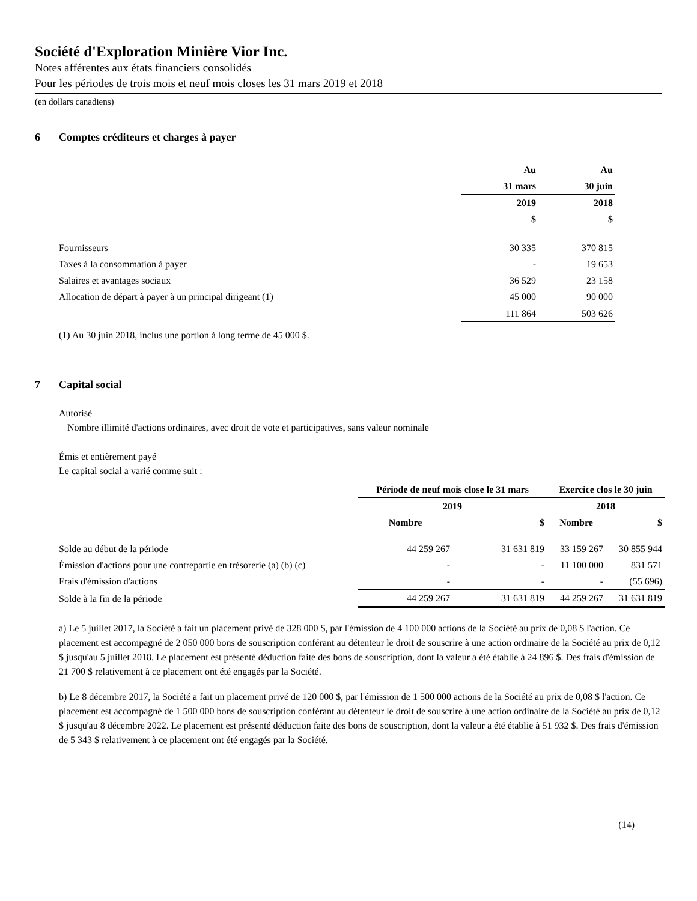Société d'Exploration Minière Vior Inc.
Notes afférentes aux états financiers consolidés
Pour les périodes de trois mois et neuf mois closes les 31 mars 2019 et 2018
(en dollars canadiens)
6 Comptes créditeurs et charges à payer
| | Au | Au |
| | 31 mars | 30 juin |
| | 2019 | 2018 |
| | $ | $ |
| Fournisseurs | 30 335 | 370 815 |
| Taxes à la consommation à payer | - | 19 653 |
| Salaires et avantages sociaux | 36 529 | 23 158 |
| Allocation de départ à payer à un principal dirigeant (1) | 45 000 | 90 000 |
| | 111 864 | 503 626 |
(1) Au 30 juin 2018, inclus une portion à long terme de 45 000 $.
7 Capital social
Autorisé
Nombre illimité d'actions ordinaires, avec droit de vote et participatives, sans valeur nominale
Émis et entièrement payé
Le capital social a varié comme suit :
| | Période de neuf mois close le 31 mars | | Exercice clos le 30 juin | |
| | 2019 | | 2018 | |
| | Nombre | $ | Nombre | $ |
| Solde au début de la période | 44 259 267 | 31 631 819 | 33 159 267 | 30 855 944 |
| Émission d'actions pour une contrepartie en trésorerie (a) (b) (c) | - | - | 11 100 000 | 831 571 |
| Frais d'émission d'actions | - | - | - | (55 696) |
| Solde à la fin de la période | 44 259 267 | 31 631 819 | 44 259 267 | 31 631 819 |
a) Le 5 juillet 2017, la Société a fait un placement privé de 328 000 $, par l'émission de 4 100 000 actions de la Société au prix de 0,08 $ l'action. Ce placement est accompagné de 2 050 000 bons de souscription conférant au détenteur le droit de souscrire à une action ordinaire de la Société au prix de 0,12 $ jusqu'au 5 juillet 2018. Le placement est présenté déduction faite des bons de souscription, dont la valeur a été établie à 24 896 $. Des frais d'émission de 21 700 $ relativement à ce placement ont été engagés par la Société.
b) Le 8 décembre 2017, la Société a fait un placement privé de 120 000 $, par l'émission de 1 500 000 actions de la Société au prix de 0,08 $ l'action. Ce placement est accompagné de 1 500 000 bons de souscription conférant au détenteur le droit de souscrire à une action ordinaire de la Société au prix de 0,12 $ jusqu'au 8 décembre 2022. Le placement est présenté déduction faite des bons de souscription, dont la valeur a été établie à 51 932 $. Des frais d'émission de 5 343 $ relativement à ce placement ont été engagés par la Société.
(14)